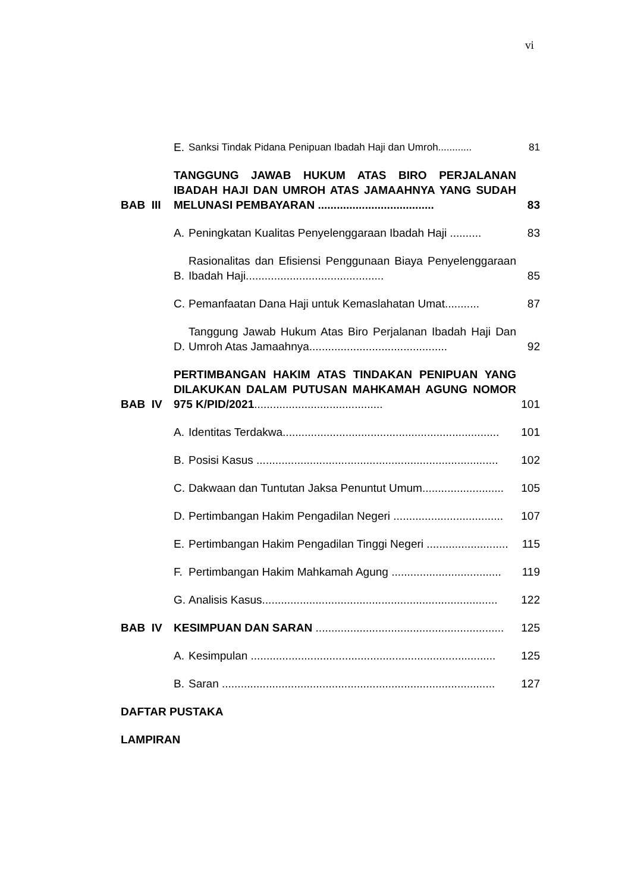vi
E. Sanksi Tindak Pidana Penipuan Ibadah Haji dan Umroh............ 81
BAB III TANGGUNG JAWAB HUKUM ATAS BIRO PERJALANAN IBADAH HAJI DAN UMROH ATAS JAMAAHNYA YANG SUDAH MELUNASI PEMBAYARAN ..................................... 83
A. Peningkatan Kualitas Penyelenggaraan Ibadah Haji .......... 83
B. Rasionalitas dan Efisiensi Penggunaan Biaya Penyelenggaraan Ibadah Haji............................................ 85
C. Pemanfaatan Dana Haji untuk Kemaslahatan Umat........... 87
D. Tanggung Jawab Hukum Atas Biro Perjalanan Ibadah Haji Dan Umroh Atas Jamaahnya............................................ 92
BAB IV PERTIMBANGAN HAKIM ATAS TINDAKAN PENIPUAN YANG DILAKUKAN DALAM PUTUSAN MAHKAMAH AGUNG NOMOR 975 K/PID/2021......................................... 101
A. Identitas Terdakwa..................................................................... 101
B. Posisi Kasus ............................................................................. 102
C. Dakwaan dan Tuntutan Jaksa Penuntut Umum.......................... 105
D. Pertimbangan Hakim Pengadilan Negeri ................................... 107
E. Pertimbangan Hakim Pengadilan Tinggi Negeri .......................... 115
F. Pertimbangan Hakim Mahkamah Agung ................................... 119
G. Analisis Kasus........................................................................... 122
BAB IV KESIMPUAN DAN SARAN ............................................................ 125
A. Kesimpulan .............................................................................. 125
B. Saran ....................................................................................... 127
DAFTAR PUSTAKA
LAMPIRAN